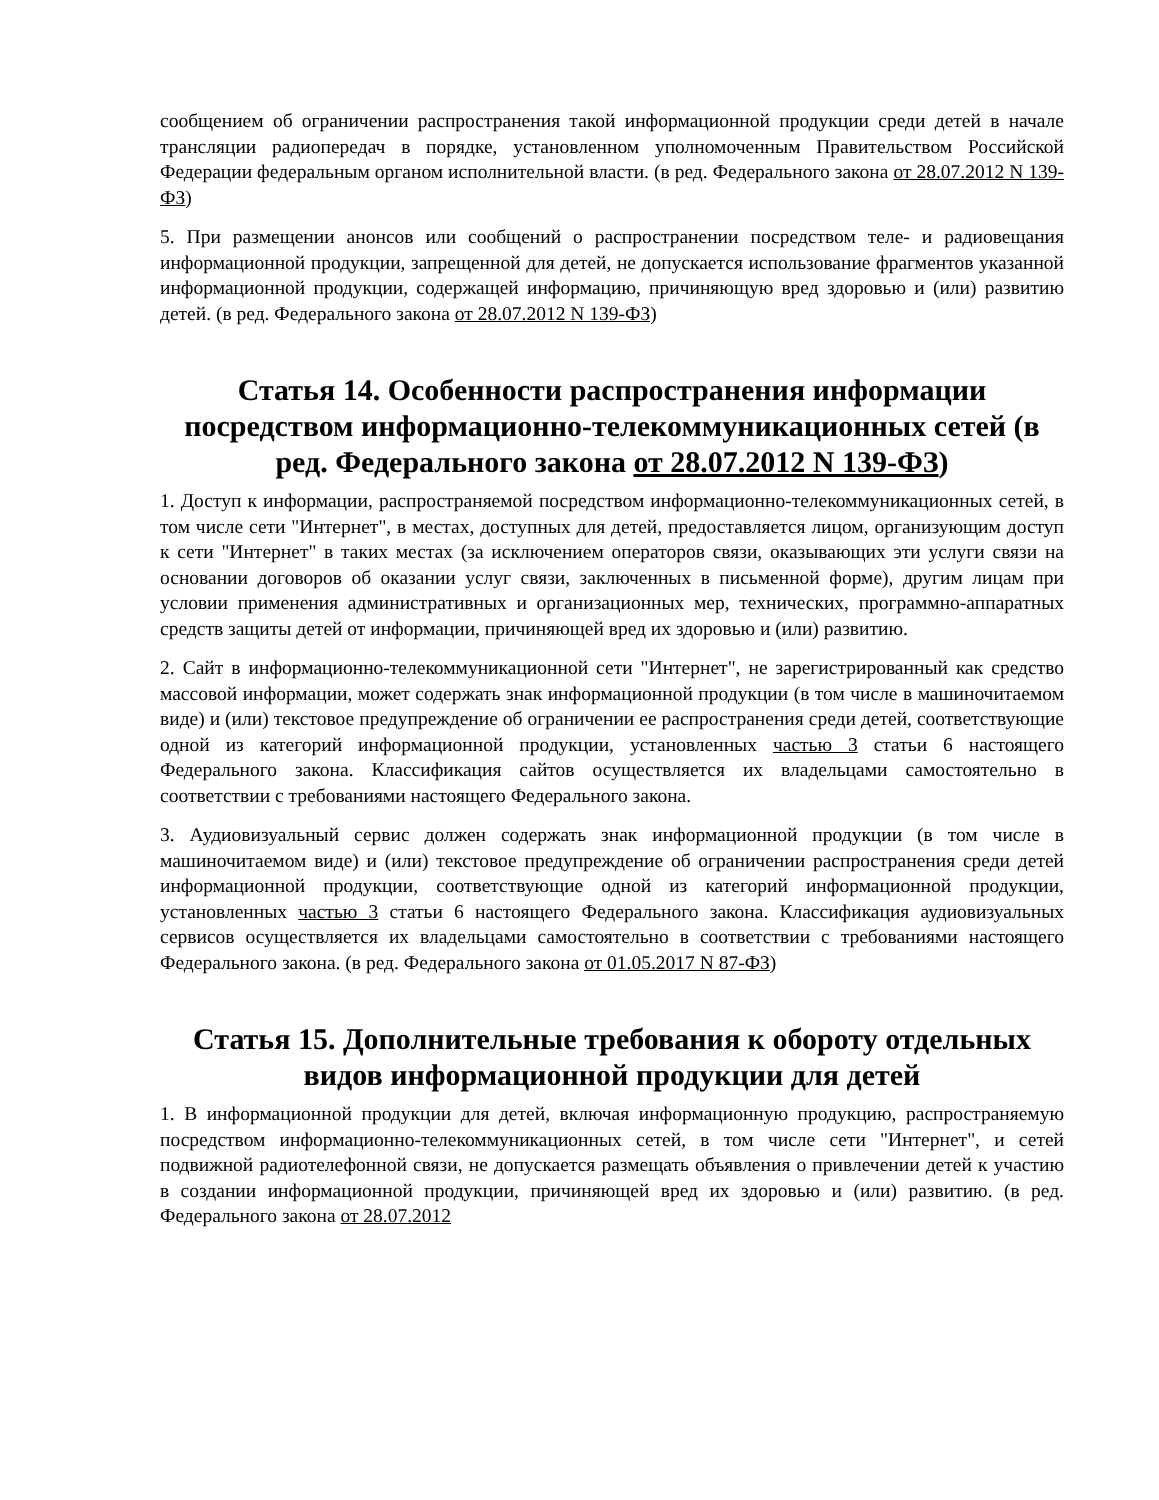сообщением об ограничении распространения такой информационной продукции среди детей в начале трансляции радиопередач в порядке, установленном уполномоченным Правительством Российской Федерации федеральным органом исполнительной власти. (в ред. Федерального закона от 28.07.2012 N 139-ФЗ)
5. При размещении анонсов или сообщений о распространении посредством теле- и радиовещания информационной продукции, запрещенной для детей, не допускается использование фрагментов указанной информационной продукции, содержащей информацию, причиняющую вред здоровью и (или) развитию детей. (в ред. Федерального закона от 28.07.2012 N 139-ФЗ)
Статья 14. Особенности распространения информации посредством информационно-телекоммуникационных сетей (в ред. Федерального закона от 28.07.2012 N 139-ФЗ)
1. Доступ к информации, распространяемой посредством информационно-телекоммуникационных сетей, в том числе сети "Интернет", в местах, доступных для детей, предоставляется лицом, организующим доступ к сети "Интернет" в таких местах (за исключением операторов связи, оказывающих эти услуги связи на основании договоров об оказании услуг связи, заключенных в письменной форме), другим лицам при условии применения административных и организационных мер, технических, программно-аппаратных средств защиты детей от информации, причиняющей вред их здоровью и (или) развитию.
2. Сайт в информационно-телекоммуникационной сети "Интернет", не зарегистрированный как средство массовой информации, может содержать знак информационной продукции (в том числе в машиночитаемом виде) и (или) текстовое предупреждение об ограничении ее распространения среди детей, соответствующие одной из категорий информационной продукции, установленных частью 3 статьи 6 настоящего Федерального закона. Классификация сайтов осуществляется их владельцами самостоятельно в соответствии с требованиями настоящего Федерального закона.
3. Аудиовизуальный сервис должен содержать знак информационной продукции (в том числе в машиночитаемом виде) и (или) текстовое предупреждение об ограничении распространения среди детей информационной продукции, соответствующие одной из категорий информационной продукции, установленных частью 3 статьи 6 настоящего Федерального закона. Классификация аудиовизуальных сервисов осуществляется их владельцами самостоятельно в соответствии с требованиями настоящего Федерального закона. (в ред. Федерального закона от 01.05.2017 N 87-ФЗ)
Статья 15. Дополнительные требования к обороту отдельных видов информационной продукции для детей
1. В информационной продукции для детей, включая информационную продукцию, распространяемую посредством информационно-телекоммуникационных сетей, в том числе сети "Интернет", и сетей подвижной радиотелефонной связи, не допускается размещать объявления о привлечении детей к участию в создании информационной продукции, причиняющей вред их здоровью и (или) развитию. (в ред. Федерального закона от 28.07.2012